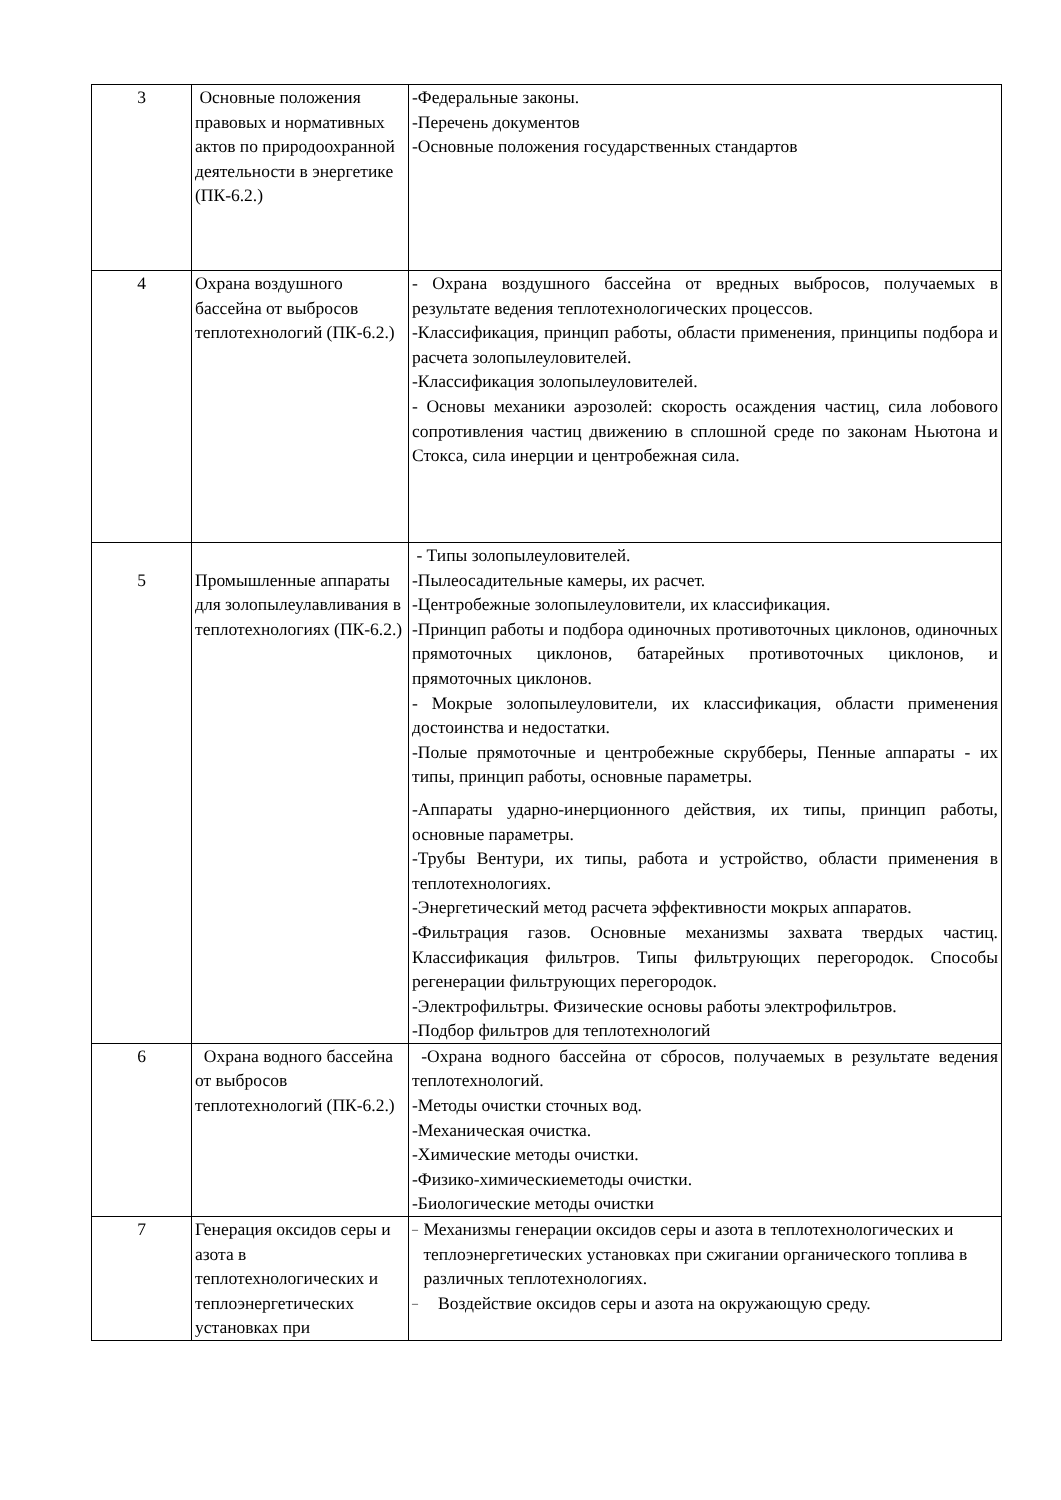| 3 | Основные положения правовых и нормативных актов по природоохранной деятельности в энергетике (ПК-6.2.) | -Федеральные законы. -Перечень документов -Основные положения государственных стандартов |
| 4 | Охрана воздушного бассейна от выбросов теплотехнологий (ПК-6.2.) | - Охрана воздушного бассейна от вредных выбросов, получаемых в результате ведения теплотехнологических процессов. -Классификация, принцип работы, области применения, принципы подбора и расчета золопылеуловителей. -Классификация золопылеуловителей. - Основы механики аэрозолей: скорость осаждения частиц, сила лобового сопротивления частиц движению в сплошной среде по законам Ньютона и Стокса, сила инерции и центробежная сила. |
| 5 | Промышленные аппараты для золопылеулавливания в теплотехнологиях (ПК-6.2.) | - Типы золопылеуловителей. -Пылеосадительные камеры, их расчет. -Центробежные золопылеуловители, их классификация. -Принцип работы и подбора одиночных противоточных циклонов, одиночных прямоточных циклонов, батарейных противоточных циклонов, и прямоточных циклонов. - Мокрые золопылеуловители, их классификация, области применения достоинства и недостатки. -Полые прямоточные и центробежные скрубберы, Пенные аппараты - их типы, принцип работы, основные параметры. -Аппараты ударно-инерционного действия, их типы, принцип работы, основные параметры. -Трубы Вентури, их типы, работа и устройство, области применения в теплотехнологиях. -Энергетический метод расчета эффективности мокрых аппаратов. -Фильтрация газов. Основные механизмы захвата твердых частиц. Классификация фильтров. Типы фильтрующих перегородок. Способы регенерации фильтрующих перегородок. -Электрофильтры. Физические основы работы электрофильтров. -Подбор фильтров для теплотехнологий |
| 6 | Охрана водного бассейна от выбросов теплотехнологий (ПК-6.2.) | -Охрана водного бассейна от сбросов, получаемых в результате ведения теплотехнологий. -Методы очистки сточных вод. -Механическая очистка. -Химические методы очистки. -Физико-химическиеметоды очистки. -Биологические методы очистки |
| 7 | Генерация оксидов серы и азота в теплотехнологических и теплоэнергетических установках при | – Механизмы генерации оксидов серы и азота в теплотехнологических и теплоэнергетических установках при сжигании органического топлива в различных теплотехнологиях. – Воздействие оксидов серы и азота на окружающую среду. |